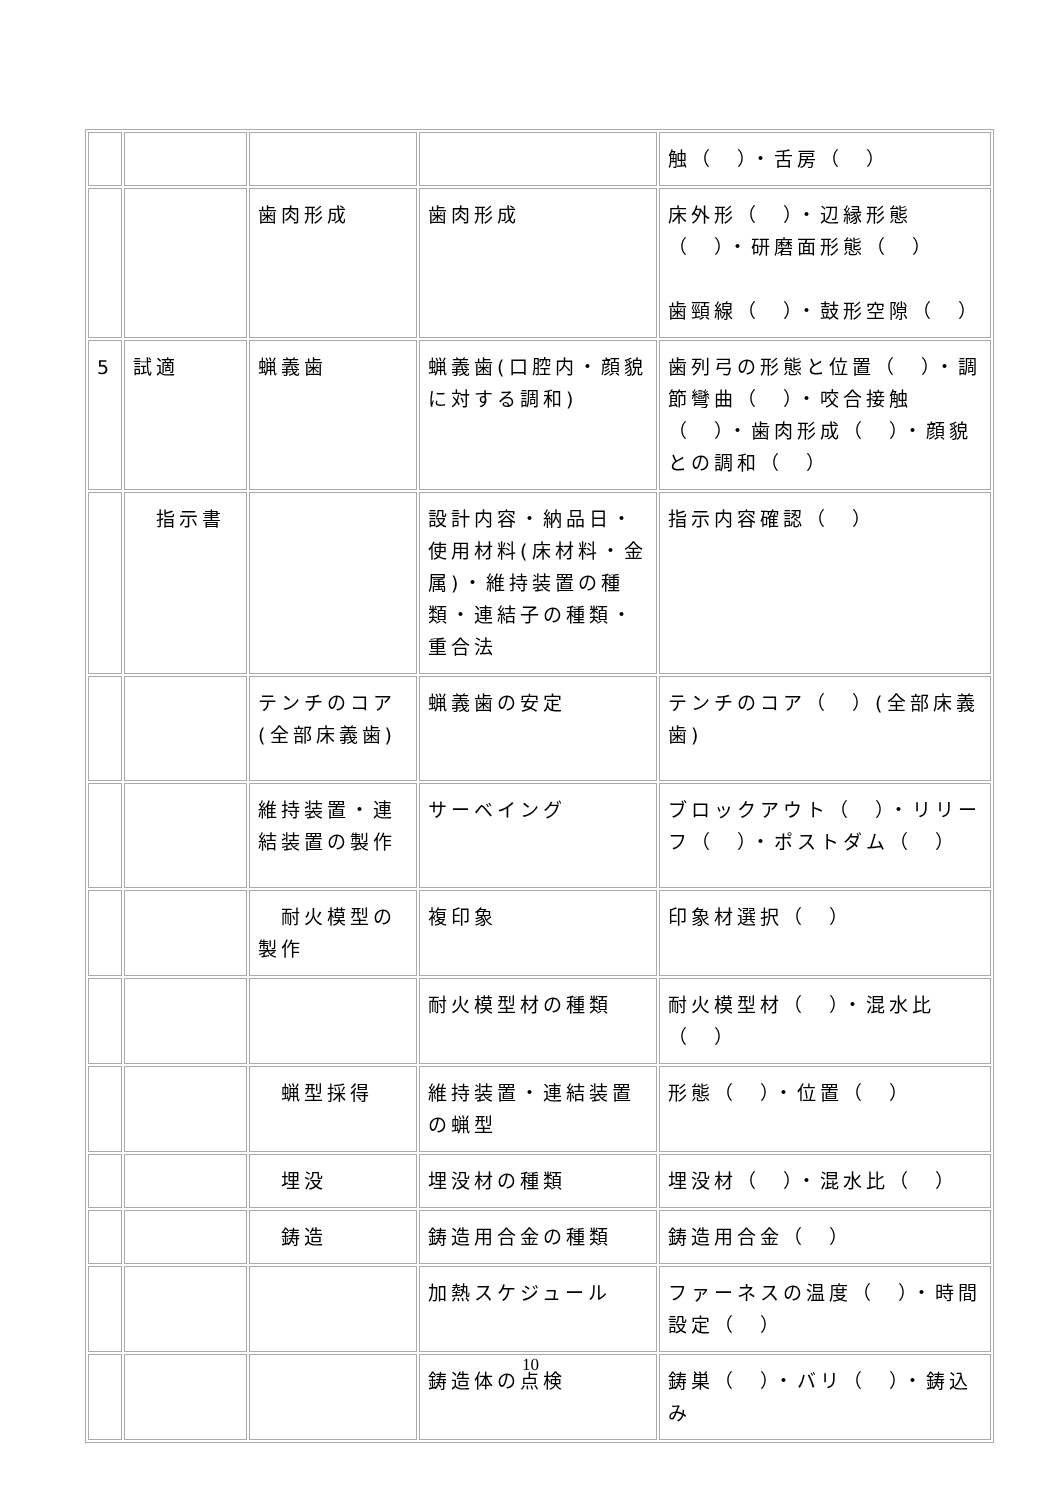| | | | | 触（ ）・舌房（ ） |
| | | 歯肉形成 | 歯肉形成 | 床外形（ ）・辺縁形態（ ）・研磨面形態（ ） 歯頸線（ ）・鼓形空隙（ ） |
| 5 | 試適 | 蝋義歯 | 蝋義歯(口腔内・顔貌に対する調和) | 歯列弓の形態と位置（ ）・調節彎曲（ ）・咬合接触（ ）・歯肉形成（ ）・顔貌との調和（ ） |
| | 指示書 | | 設計内容・納品日・使用材料(床材料・金属)・維持装置の種類・連結子の種類・重合法 | 指示内容確認（ ） |
| | | テンチのコア(全部床義歯) | 蝋義歯の安定 | テンチのコア（ ）(全部床義歯) |
| | | 維持装置・連結装置の製作 | サーベイング | ブロックアウト（ ）・リリーフ（ ）・ポストダム（ ） |
| | | 耐火模型の製作 | 複印象 | 印象材選択（ ） |
| | | | 耐火模型材の種類 | 耐火模型材（ ）・混水比（ ） |
| | | 蝋型採得 | 維持装置・連結装置の蝋型 | 形態（ ）・位置（ ） |
| | | 埋没 | 埋没材の種類 | 埋没材（ ）・混水比（ ） |
| | | 鋳造 | 鋳造用合金の種類 | 鋳造用合金（ ） |
| | | | 加熱スケジュール | ファーネスの温度（ ）・時間設定（ ） |
| | | | 鋳造体の点検 | 鋳巣（ ）・バリ（ ）・鋳込み |
10